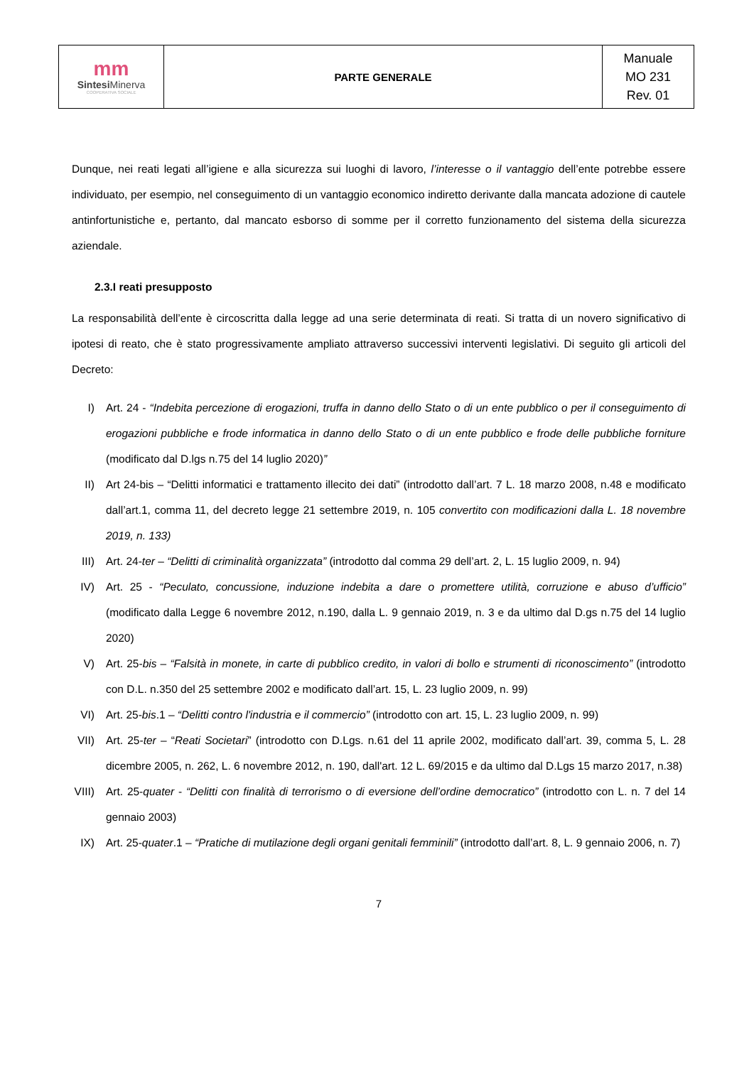| mm Sintesi Minerva COOPERATIVA SOCIALE | PARTE GENERALE | Manuale MO 231 Rev. 01 |
Dunque, nei reati legati all’igiene e alla sicurezza sui luoghi di lavoro, l’interesse o il vantaggio dell’ente potrebbe essere individuato, per esempio, nel conseguimento di un vantaggio economico indiretto derivante dalla mancata adozione di cautele antinfortunistiche e, pertanto, dal mancato esborso di somme per il corretto funzionamento del sistema della sicurezza aziendale.
2.3.I reati presupposto
La responsabilità dell’ente è circoscritta dalla legge ad una serie determinata di reati. Si tratta di un novero significativo di ipotesi di reato, che è stato progressivamente ampliato attraverso successivi interventi legislativi. Di seguito gli articoli del Decreto:
I) Art. 24 - “Indebita percezione di erogazioni, truffa in danno dello Stato o di un ente pubblico o per il conseguimento di erogazioni pubbliche e frode informatica in danno dello Stato o di un ente pubblico e frode delle pubbliche forniture (modificato dal D.lgs n.75 del 14 luglio 2020)”
II) Art 24-bis – “Delitti informatici e trattamento illecito dei dati” (introdotto dall’art. 7 L. 18 marzo 2008, n.48 e modificato dall’art.1, comma 11, del decreto legge 21 settembre 2019, n. 105 convertito con modificazioni dalla L. 18 novembre 2019, n. 133)
III) Art. 24-ter – “Delitti di criminalità organizzata” (introdotto dal comma 29 dell’art. 2, L. 15 luglio 2009, n. 94)
IV) Art. 25 - “Peculato, concussione, induzione indebita a dare o promettere utilità, corruzione e abuso d’ufficio” (modificato dalla Legge 6 novembre 2012, n.190, dalla L. 9 gennaio 2019, n. 3 e da ultimo dal D.gs n.75 del 14 luglio 2020)
V) Art. 25-bis – “Falsità in monete, in carte di pubblico credito, in valori di bollo e strumenti di riconoscimento” (introdotto con D.L. n.350 del 25 settembre 2002 e modificato dall’art. 15, L. 23 luglio 2009, n. 99)
VI) Art. 25-bis.1 – “Delitti contro l'industria e il commercio” (introdotto con art. 15, L. 23 luglio 2009, n. 99)
VII) Art. 25-ter – “Reati Societari” (introdotto con D.Lgs. n.61 del 11 aprile 2002, modificato dall’art. 39, comma 5, L. 28 dicembre 2005, n. 262, L. 6 novembre 2012, n. 190, dall'art. 12 L. 69/2015 e da ultimo dal D.Lgs 15 marzo 2017, n.38)
VIII) Art. 25-quater - “Delitti con finalità di terrorismo o di eversione dell’ordine democratico” (introdotto con L. n. 7 del 14 gennaio 2003)
IX) Art. 25-quater.1 – “Pratiche di mutilazione degli organi genitali femminili” (introdotto dall’art. 8, L. 9 gennaio 2006, n. 7)
7